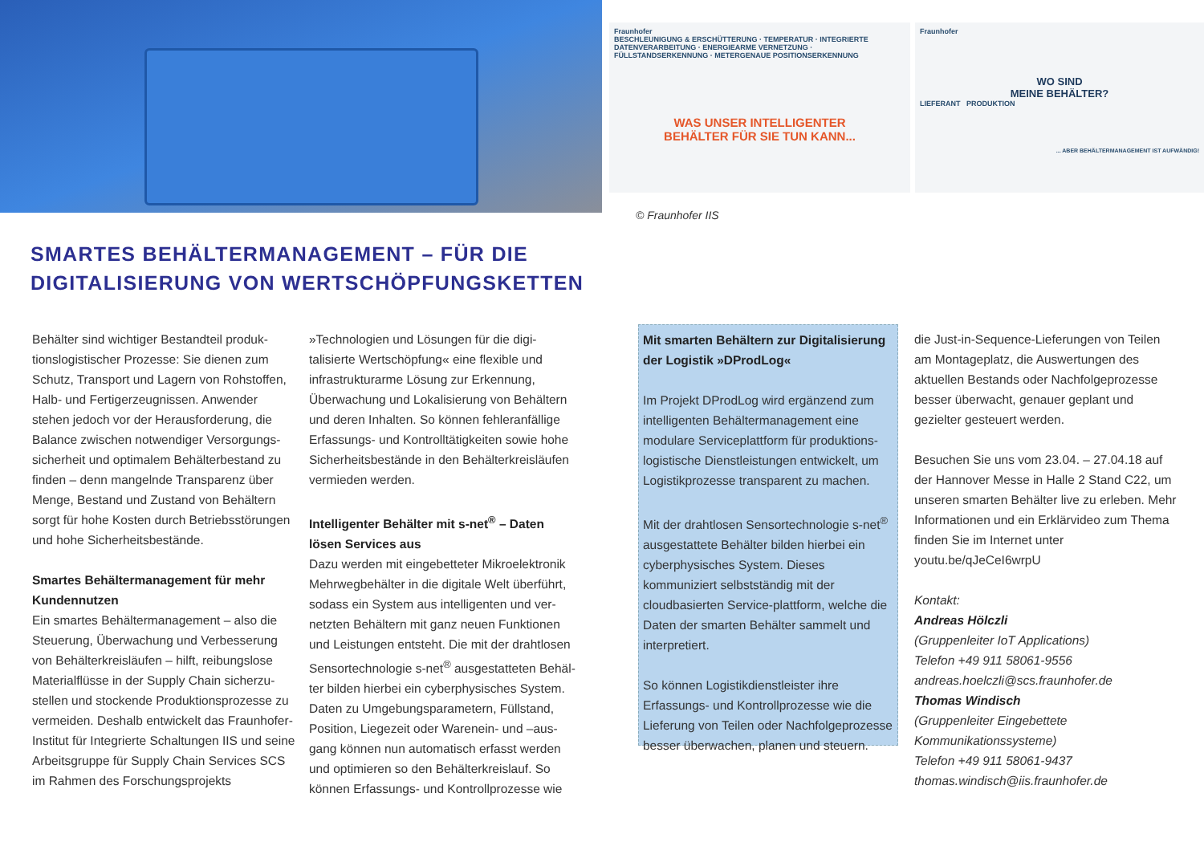Fraunhofer
BESCHLEUNIGUNG & ERSCHÜTTERUNG · TEMPERATUR · INTEGRIERTE DATENVERARBEITUNG · ENERGIEARME VERNETZUNG · FÜLLSTANDSERKENNUNG · METERGENAUE POSITIONSERKENNUNG
WAS UNSER INTELLIGENTER
BEHÄLTER FÜR SIE TUN KANN...
Fraunhofer
WO SIND
MEINE BEHÄLTER?
LIEFERANT PRODUKTION
... ABER BEHÄLTERMANAGEMENT IST AUFWÄNDIG!
© Fraunhofer IIS
SMARTES BEHÄLTERMANAGEMENT – FÜR DIE
DIGITALISIERUNG VON WERTSCHÖPFUNGSKETTEN
Behälter sind wichtiger Bestandteil produk-tionslogistischer Prozesse: Sie dienen zum Schutz, Transport und Lagern von Rohstoffen, Halb- und Fertigerzeugnissen. Anwender stehen jedoch vor der Herausforderung, die Balance zwischen notwendiger Versorgungs-sicherheit und optimalem Behälterbestand zu finden – denn mangelnde Transparenz über Menge, Bestand und Zustand von Behältern sorgt für hohe Kosten durch Betriebsstörungen und hohe Sicherheitsbestände.
Smartes Behältermanagement für mehr Kundennutzen
Ein smartes Behältermanagement – also die Steuerung, Überwachung und Verbesserung von Behälterkreisläufen – hilft, reibungslose Materialflüsse in der Supply Chain sicherzu-stellen und stockende Produktionsprozesse zu vermeiden. Deshalb entwickelt das Fraunhofer-Institut für Integrierte Schaltungen IIS und seine Arbeitsgruppe für Supply Chain Services SCS im Rahmen des Forschungsprojekts
»Technologien und Lösungen für die digi-talisierte Wertschöpfung« eine flexible und infrastrukturarme Lösung zur Erkennung, Überwachung und Lokalisierung von Behältern und deren Inhalten. So können fehleranfällige Erfassungs- und Kontrolltätigkeiten sowie hohe Sicherheitsbestände in den Behälterkreisläufen vermieden werden.
Intelligenter Behälter mit s-net<sup>®</sup> – Daten lösen Services aus
Dazu werden mit eingebetteter Mikroelektronik Mehrwegbehälter in die digitale Welt überführt, sodass ein System aus intelligenten und ver-netzten Behältern mit ganz neuen Funktionen und Leistungen entsteht. Die mit der drahtlosen Sensortechnologie s-net<sup>®</sup> ausgestatteten Behäl-ter bilden hierbei ein cyberphysisches System. Daten zu Umgebungsparametern, Füllstand, Position, Liegezeit oder Warenein- und –aus-gang können nun automatisch erfasst werden und optimieren so den Behälterkreislauf. So können Erfassungs- und Kontrollprozesse wie
Mit smarten Behältern zur Digitalisierung der Logistik »DProdLog«
Im Projekt DProdLog wird ergänzend zum intelligenten Behältermanagement eine modulare Serviceplattform für produktions-logistische Dienstleistungen entwickelt, um Logistikprozesse transparent zu machen.
Mit der drahtlosen Sensortechnologie s-net<sup>®</sup> ausgestattete Behälter bilden hierbei ein cyberphysisches System. Dieses kommuniziert selbstständig mit der cloudbasierten Service-plattform, welche die Daten der smarten Behälter sammelt und interpretiert.
So können Logistikdienstleister ihre Erfassungs- und Kontrollprozesse wie die Lieferung von Teilen oder Nachfolgeprozesse besser überwachen, planen und steuern.
die Just-in-Sequence-Lieferungen von Teilen am Montageplatz, die Auswertungen des aktuellen Bestands oder Nachfolgeprozesse besser überwacht, genauer geplant und gezielter gesteuert werden.
Besuchen Sie uns vom 23.04. – 27.04.18 auf der Hannover Messe in Halle 2 Stand C22, um unseren smarten Behälter live zu erleben. Mehr Informationen und ein Erklärvideo zum Thema finden Sie im Internet unter youtu.be/qJeCeI6wrpU
Kontakt:
Andreas Hölczli
(Gruppenleiter IoT Applications)
Telefon +49 911 58061-9556
andreas.hoelczli@scs.fraunhofer.de
Thomas Windisch
(Gruppenleiter Eingebettete Kommunikationssysteme)
Telefon +49 911 58061-9437
thomas.windisch@iis.fraunhofer.de